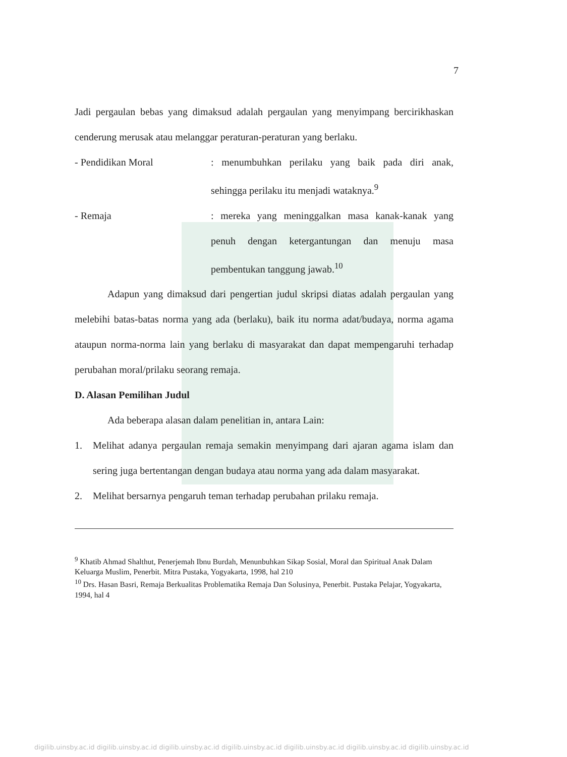7
Jadi pergaulan bebas yang dimaksud adalah pergaulan yang menyimpang bercirikhaskan cenderung merusak atau melanggar peraturan-peraturan yang berlaku.
- Pendidikan Moral : menumbuhkan perilaku yang baik pada diri anak, sehingga perilaku itu menjadi wataknya.<sup>9</sup>
- Remaja : mereka yang meninggalkan masa kanak-kanak yang penuh dengan ketergantungan dan menuju masa pembentukan tanggung jawab.<sup>10</sup>
Adapun yang dimaksud dari pengertian judul skripsi diatas adalah pergaulan yang melebihi batas-batas norma yang ada (berlaku), baik itu norma adat/budaya, norma agama ataupun norma-norma lain yang berlaku di masyarakat dan dapat mempengaruhi terhadap perubahan moral/prilaku seorang remaja.
D. Alasan Pemilihan Judul
Ada beberapa alasan dalam penelitian in, antara Lain:
1. Melihat adanya pergaulan remaja semakin menyimpang dari ajaran agama islam dan sering juga bertentangan dengan budaya atau norma yang ada dalam masyarakat.
2. Melihat bersarnya pengaruh teman terhadap perubahan prilaku remaja.
<sup>9</sup> Khatib Ahmad Shalthut, Penerjemah Ibnu Burdah, Menunbuhkan Sikap Sosial, Moral dan Spiritual Anak Dalam Keluarga Muslim, Penerbit. Mitra Pustaka, Yogyakarta, 1998, hal 210
<sup>10</sup> Drs. Hasan Basri, Remaja Berkualitas Problematika Remaja Dan Solusinya, Penerbit. Pustaka Pelajar, Yogyakarta, 1994, hal 4
digilib.uinsby.ac.id digilib.uinsby.ac.id digilib.uinsby.ac.id digilib.uinsby.ac.id digilib.uinsby.ac.id digilib.uinsby.ac.id digilib.uinsby.ac.id